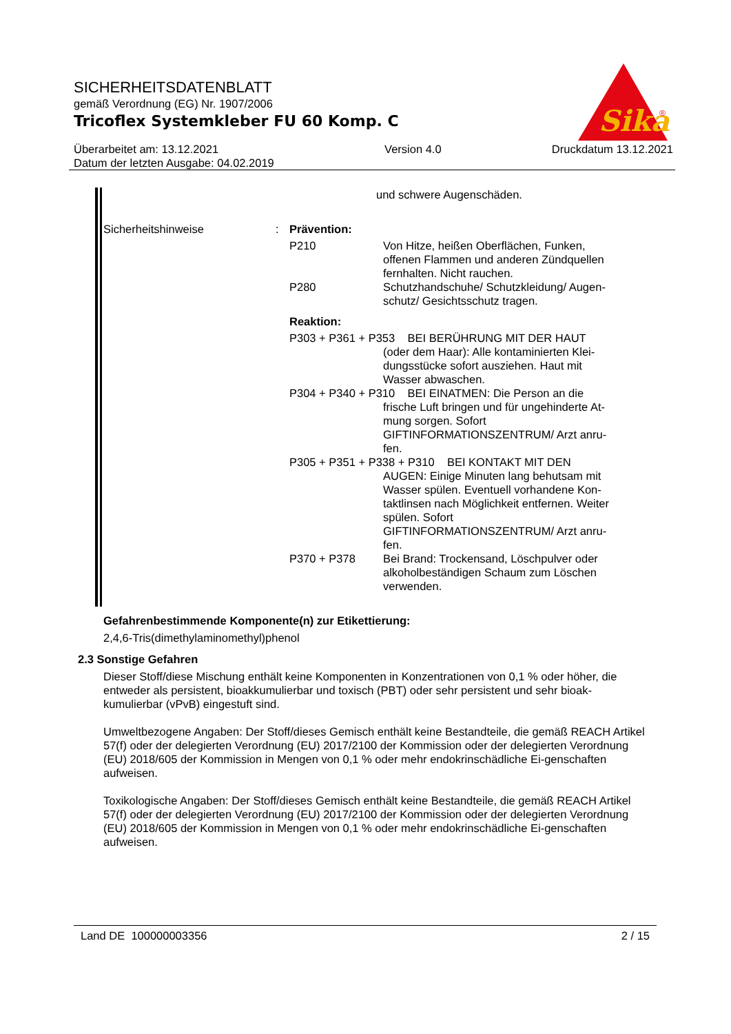SICHERHEITSDATENBLATT
gemäß Verordnung (EG) Nr. 1907/2006
Tricoflex Systemkleber FU 60 Komp. C
Überarbeitet am: 13.12.2021
Datum der letzten Ausgabe: 04.02.2019 Version 4.0 Druckdatum 13.12.2021
Sika
®
und schwere Augenschäden.
Sicherheitshinweise : Prävention:
P210 Von Hitze, heißen Oberflächen, Funken, offenen Flammen und anderen Zündquellen fernhalten. Nicht rauchen.
P280 Schutzhandschuhe/ Schutzkleidung/ Augen-schutz/ Gesichtsschutz tragen.
Reaktion:
P303 + P361 + P353 BEI BERÜHRUNG MIT DER HAUT
(oder dem Haar): Alle kontaminierten Klei-dungsstücke sofort ausziehen. Haut mit Wasser abwaschen.
P304 + P340 + P310 BEI EINATMEN: Die Person an die
frische Luft bringen und für ungehinderte At-mung sorgen. Sofort GIFTINFORMATIONSZENTRUM/ Arzt anru-fen.
P305 + P351 + P338 + P310 BEI KONTAKT MIT DEN
AUGEN: Einige Minuten lang behutsam mit Wasser spülen. Eventuell vorhandene Kon-taktlinsen nach Möglichkeit entfernen. Weiter spülen. Sofort GIFTINFORMATIONSZENTRUM/ Arzt anru-fen.
P370 + P378 Bei Brand: Trockensand, Löschpulver oder alkoholbeständigen Schaum zum Löschen verwenden.
Gefahrenbestimmende Komponente(n) zur Etikettierung:
2,4,6-Tris(dimethylaminomethyl)phenol
2.3 Sonstige Gefahren
Dieser Stoff/diese Mischung enthält keine Komponenten in Konzentrationen von 0,1 % oder höher, die entweder als persistent, bioakkumulierbar und toxisch (PBT) oder sehr persistent und sehr bioak-kumulierbar (vPvB) eingestuft sind.
Umweltbezogene Angaben: Der Stoff/dieses Gemisch enthält keine Bestandteile, die gemäß REACH Artikel 57(f) oder der delegierten Verordnung (EU) 2017/2100 der Kommission oder der delegierten Verordnung (EU) 2018/605 der Kommission in Mengen von 0,1 % oder mehr endokrinschädliche Ei-genschaften aufweisen.
Toxikologische Angaben: Der Stoff/dieses Gemisch enthält keine Bestandteile, die gemäß REACH Artikel 57(f) oder der delegierten Verordnung (EU) 2017/2100 der Kommission oder der delegierten Verordnung (EU) 2018/605 der Kommission in Mengen von 0,1 % oder mehr endokrinschädliche Ei-genschaften aufweisen.
Land DE 100000003356 2 / 15